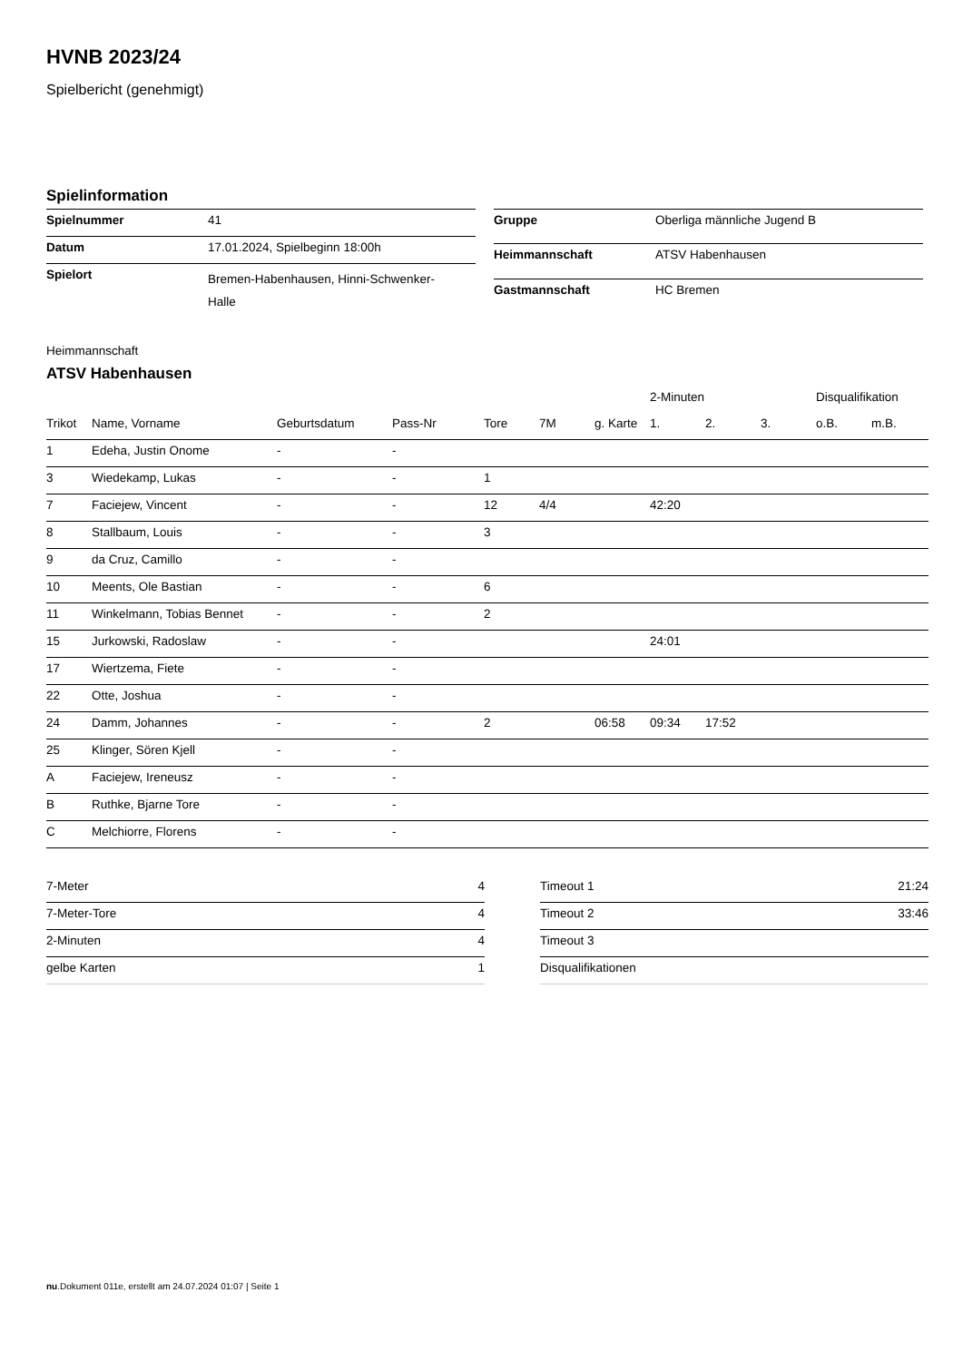HVNB 2023/24
Spielbericht (genehmigt)
Spielinformation
| Spielnummer | 41 |
| Datum | 17.01.2024, Spielbeginn 18:00h |
| Spielort | Bremen-Habenhausen, Hinni-Schwenker- Halle |
| Gruppe | Oberliga männliche Jugend B |
| Heimmannschaft | ATSV Habenhausen |
| Gastmannschaft | HC Bremen |
Heimmannschaft
ATSV Habenhausen
| | | | | | | | 2-Minuten | | | Disqualifikation | |
| --- | --- | --- | --- | --- | --- | --- | --- | --- | --- | --- | --- |
| Trikot | Name, Vorname | Geburtsdatum | Pass-Nr | Tore | 7M | g. Karte | 1. | 2. | 3. | o.B. | m.B. |
| 1 | Edeha, Justin Onome | - | - | | | | | | | | |
| 3 | Wiedekamp, Lukas | - | - | 1 | | | | | | | |
| 7 | Faciejew, Vincent | - | - | 12 | 4/4 | | 42:20 | | | | |
| 8 | Stallbaum, Louis | - | - | 3 | | | | | | | |
| 9 | da Cruz, Camillo | - | - | | | | | | | | |
| 10 | Meents, Ole Bastian | - | - | 6 | | | | | | | |
| 11 | Winkelmann, Tobias Bennet | - | - | 2 | | | | | | | |
| 15 | Jurkowski, Radoslaw | - | - | | | | 24:01 | | | | |
| 17 | Wiertzema, Fiete | - | - | | | | | | | | |
| 22 | Otte, Joshua | - | - | | | | | | | | |
| 24 | Damm, Johannes | - | - | 2 | | 06:58 | 09:34 | 17:52 | | | |
| 25 | Klinger, Sören Kjell | - | - | | | | | | | | |
| A | Faciejew, Ireneusz | - | - | | | | | | | | |
| B | Ruthke, Bjarne Tore | - | - | | | | | | | | |
| C | Melchiorre, Florens | - | - | | | | | | | | |
| 7-Meter | 4 |
| 7-Meter-Tore | 4 |
| 2-Minuten | 4 |
| gelbe Karten | 1 |
| Timeout 1 | 21:24 |
| Timeout 2 | 33:46 |
| Timeout 3 | |
| Disqualifikationen | |
nu.Dokument 011e, erstellt am 24.07.2024 01:07 | Seite 1